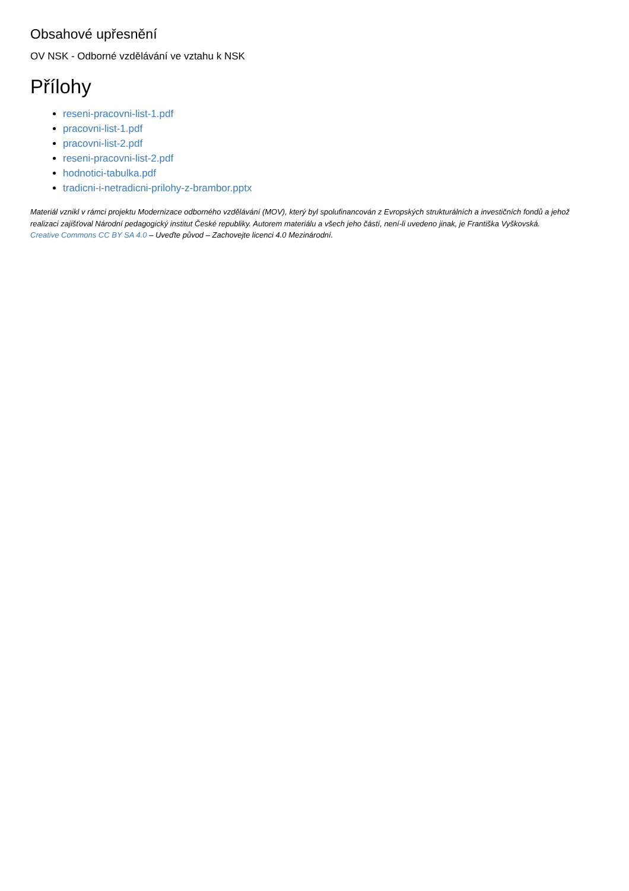Obsahové upřesnění
OV NSK - Odborné vzdělávání ve vztahu k NSK
Přílohy
reseni-pracovni-list-1.pdf
pracovni-list-1.pdf
pracovni-list-2.pdf
reseni-pracovni-list-2.pdf
hodnotici-tabulka.pdf
tradicni-i-netradicni-prilohy-z-brambor.pptx
Materiál vznikl v rámci projektu Modernizace odborného vzdělávání (MOV), který byl spolufinancován z Evropských strukturálních a investičních fondů a jehož realizaci zajišťoval Národní pedagogický institut České republiky. Autorem materiálu a všech jeho částí, není-li uvedeno jinak, je Františka Vyškovská.
Creative Commons CC BY SA 4.0 – Uveďte původ – Zachovejte licenci 4.0 Mezinárodní.